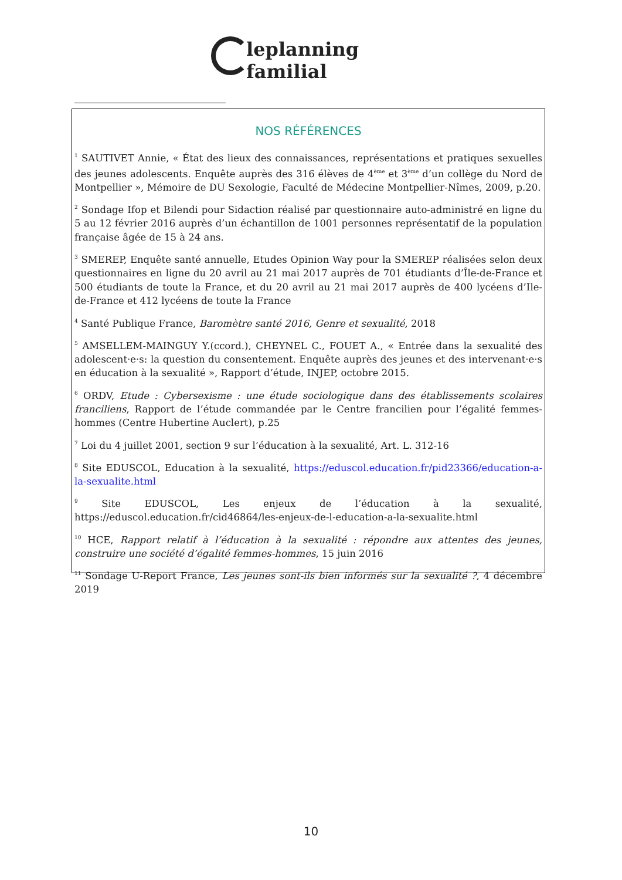leplanning familial
NOS RÉFÉRENCES
<sup>1</sup> SAUTIVET Annie, « État des lieux des connaissances, représentations et pratiques sexuelles des jeunes adolescents. Enquête auprès des 316 élèves de 4<sup>ème</sup> et 3<sup>ème</sup> d’un collège du Nord de Montpellier », Mémoire de DU Sexologie, Faculté de Médecine Montpellier-Nîmes, 2009, p.20.
<sup>2</sup> Sondage Ifop et Bilendi pour Sidaction réalisé par questionnaire auto-administré en ligne du 5 au 12 février 2016 auprès d’un échantillon de 1001 personnes représentatif de la population française âgée de 15 à 24 ans.
<sup>3</sup> SMEREP, Enquête santé annuelle, Etudes Opinion Way pour la SMEREP réalisées selon deux questionnaires en ligne du 20 avril au 21 mai 2017 auprès de 701 étudiants d’Île-de-France et 500 étudiants de toute la France, et du 20 avril au 21 mai 2017 auprès de 400 lycéens d’Ile-de-France et 412 lycéens de toute la France
<sup>4</sup> Santé Publique France, Baromètre santé 2016, Genre et sexualité, 2018
<sup>5</sup> AMSELLEM-MAINGUY Y.(ccord.), CHEYNEL C., FOUET A., « Entrée dans la sexualité des adolescent·e·s: la question du consentement. Enquête auprès des jeunes et des intervenant·e·s en éducation à la sexualité », Rapport d’étude, INJEP, octobre 2015.
<sup>6</sup> ORDV, Etude : Cybersexisme : une étude sociologique dans des établissements scolaires franciliens, Rapport de l’étude commandée par le Centre francilien pour l’égalité femmes-hommes (Centre Hubertine Auclert), p.25
<sup>7</sup> Loi du 4 juillet 2001, section 9 sur l’éducation à la sexualité, Art. L. 312-16
<sup>8</sup> Site EDUSCOL, Education à la sexualité, https://eduscol.education.fr/pid23366/education-a-la-sexualite.html
<sup>9</sup> Site EDUSCOL, Les enjeux de l’éducation à la sexualité, https://eduscol.education.fr/cid46864/les-enjeux-de-l-education-a-la-sexualite.html
<sup>10</sup> HCE, Rapport relatif à l’éducation à la sexualité : répondre aux attentes des jeunes, construire une société d’égalité femmes-hommes, 15 juin 2016
<sup>11</sup> Sondage U-Report France, Les jeunes sont-ils bien informés sur la sexualité ?, 4 décembre 2019
10